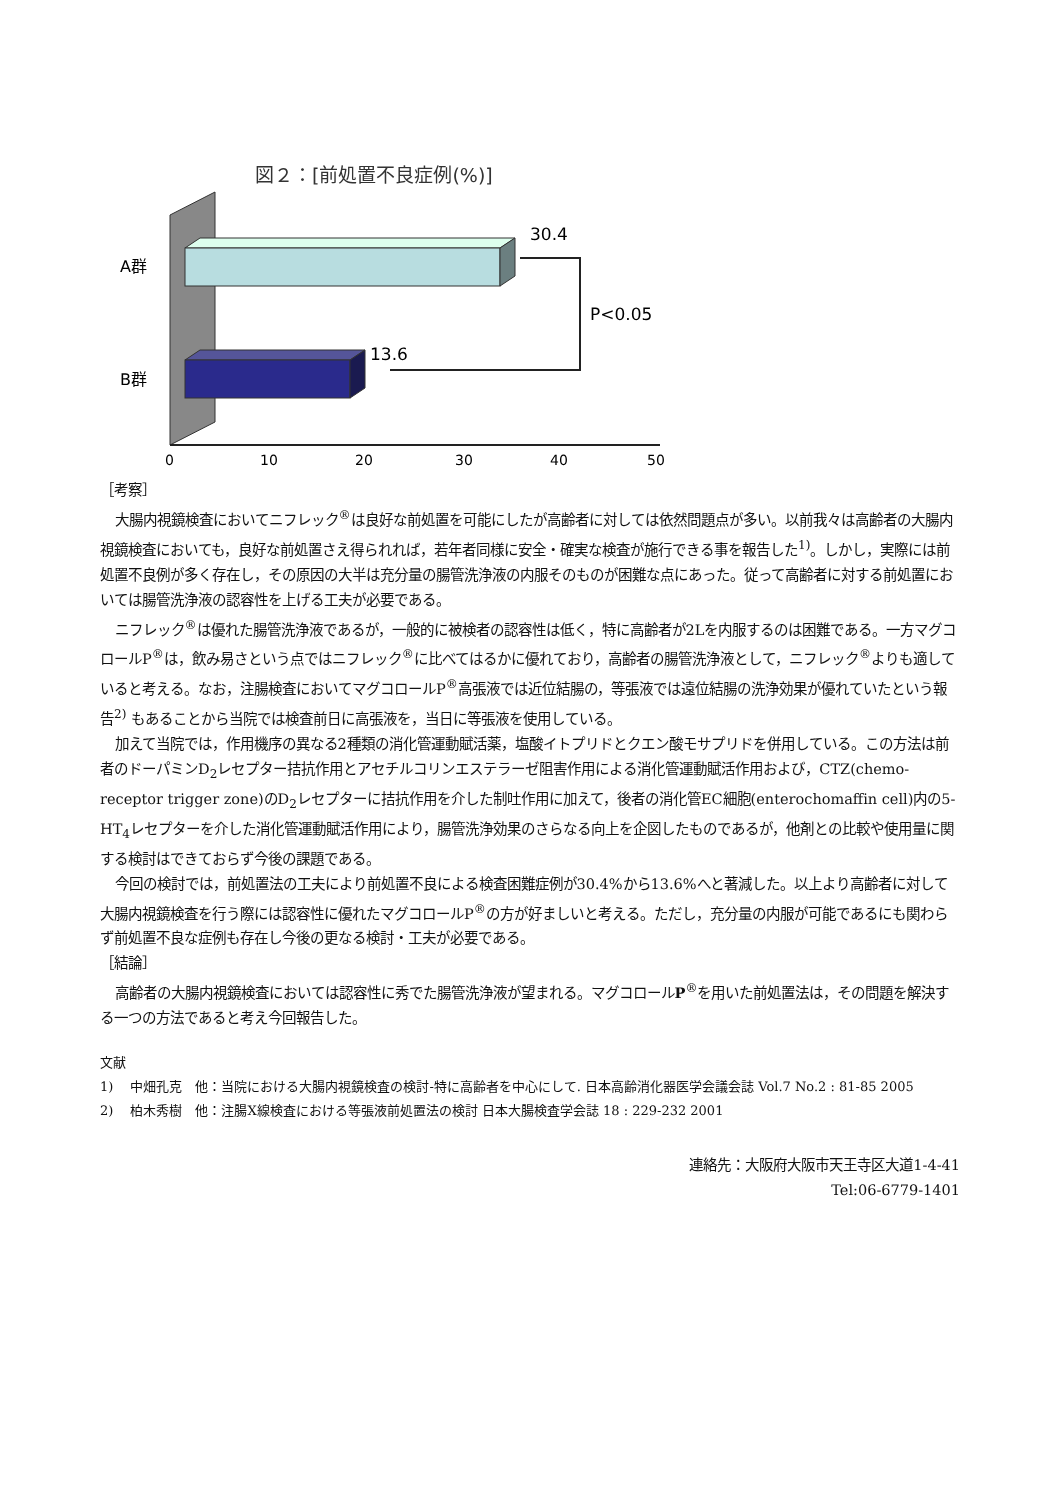図２：[前処置不良症例(%)]
A群
B群
30.4
13.6
P<0.05
0
10
20
30
40
50
［考察］
大腸内視鏡検査においてニフレック<sup>®</sup>は良好な前処置を可能にしたが高齢者に対しては依然問題点が多い。以前我々は高齢者の大腸内視鏡検査においても，良好な前処置さえ得られれば，若年者同様に安全・確実な検査が施行できる事を報告した<sup>1)</sup>。しかし，実際には前処置不良例が多く存在し，その原因の大半は充分量の腸管洗浄液の内服そのものが困難な点にあった。従って高齢者に対する前処置においては腸管洗浄液の認容性を上げる工夫が必要である。
ニフレック<sup>®</sup>は優れた腸管洗浄液であるが，一般的に被検者の認容性は低く，特に高齢者が2Lを内服するのは困難である。一方マグコロールP<sup>®</sup>は，飲み易さという点ではニフレック<sup>®</sup>に比べてはるかに優れており，高齢者の腸管洗浄液として，ニフレック<sup>®</sup>よりも適していると考える。なお，注腸検査においてマグコロールP<sup>®</sup>高張液では近位結腸の，等張液では遠位結腸の洗浄効果が優れていたという報告<sup>2)</sup> もあることから当院では検査前日に高張液を，当日に等張液を使用している。
加えて当院では，作用機序の異なる2種類の消化管運動賦活薬，塩酸イトプリドとクエン酸モサプリドを併用している。この方法は前者のドーパミンD<sub>2</sub>レセプター拮抗作用とアセチルコリンエステラーゼ阻害作用による消化管運動賦活作用および，CTZ(chemo-receptor trigger zone)のD<sub>2</sub>レセプターに拮抗作用を介した制吐作用に加えて，後者の消化管EC細胞(enterochomaffin cell)内の5-HT<sub>4</sub>レセプターを介した消化管運動賦活作用により，腸管洗浄効果のさらなる向上を企図したものであるが，他剤との比較や使用量に関する検討はできておらず今後の課題である。
今回の検討では，前処置法の工夫により前処置不良による検査困難症例が30.4%から13.6%へと著減した。以上より高齢者に対して大腸内視鏡検査を行う際には認容性に優れたマグコロールP<sup>®</sup>の方が好ましいと考える。ただし，充分量の内服が可能であるにも関わらず前処置不良な症例も存在し今後の更なる検討・工夫が必要である。
［結論］
高齢者の大腸内視鏡検査においては認容性に秀でた腸管洗浄液が望まれる。マグコロールP<sup>®</sup>を用いた前処置法は，その問題を解決する一つの方法であると考え今回報告した。
文献
1)　 中畑孔克　他：当院における大腸内視鏡検査の検討-特に高齢者を中心にして. 日本高齢消化器医学会議会誌 Vol.7 No.2 : 81-85 2005
2)　 柏木秀樹　他：注腸X線検査における等張液前処置法の検討 日本大腸検査学会誌 18 : 229-232 2001
連絡先：大阪府大阪市天王寺区大道1-4-41
Tel:06-6779-1401